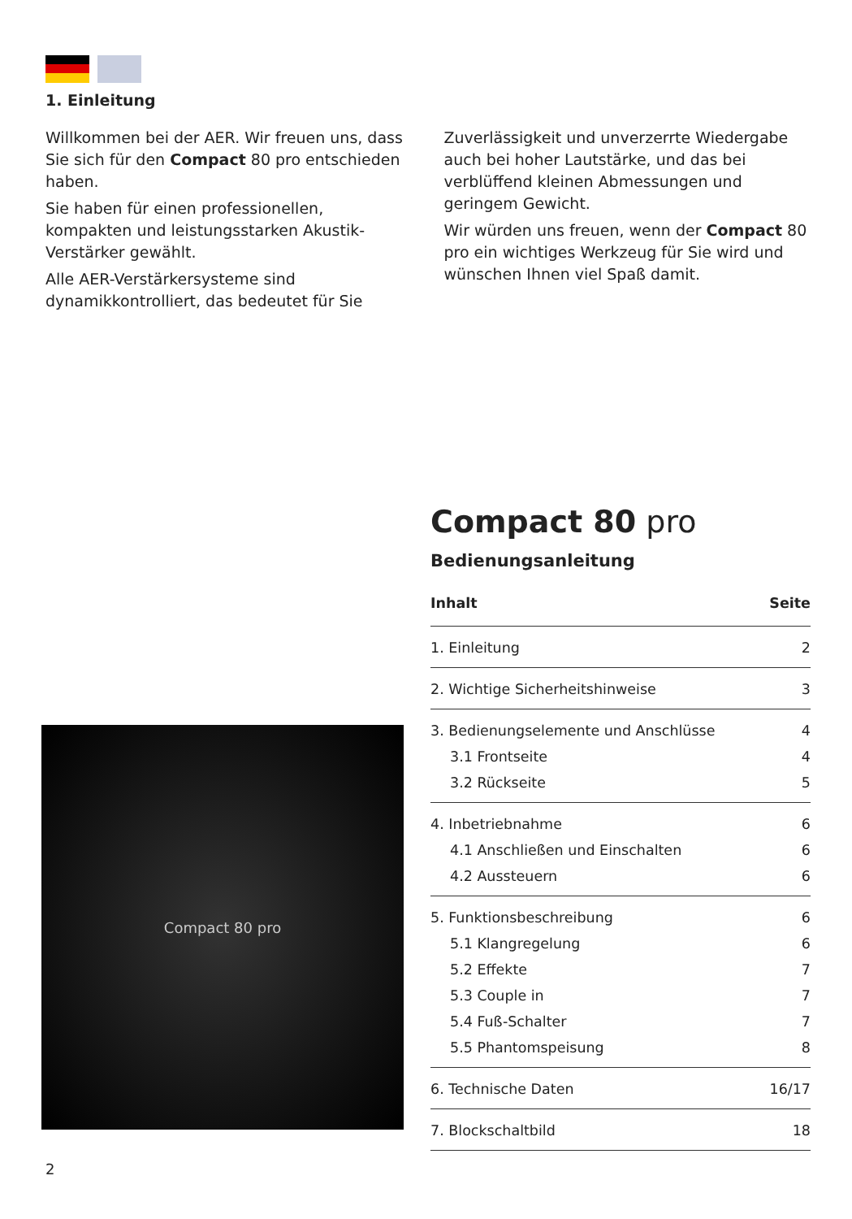1. Einleitung
Willkommen bei der AER. Wir freuen uns, dass Sie sich für den Compact 80 pro entschieden haben.
Sie haben für einen professionellen, kompakten und leistungsstarken Akustik-Verstärker gewählt.
Alle AER-Verstärkersysteme sind dynamikkontrol­liert, das bedeutet für Sie Zuverlässigkeit und un­verzerrte Wiedergabe auch bei hoher Lautstärke, und das bei verblüffend kleinen Abmessungen und geringem Gewicht.
Wir würden uns freuen, wenn der Compact 80 pro ein wichtiges Werkzeug für Sie wird und wünschen Ihnen viel Spaß damit.
Compact 80 pro
Compact 80 pro
Bedienungsanleitung
| Inhalt | Seite |
| --- | --- |
| 1. Einleitung | 2 |
| 2. Wichtige Sicherheitshinweise | 3 |
| 3. Bedienungselemente und Anschlüsse | 4 |
| 3.1 Frontseite | 4 |
| 3.2 Rückseite | 5 |
| 4. Inbetriebnahme | 6 |
| 4.1 Anschließen und Einschalten | 6 |
| 4.2 Aussteuern | 6 |
| 5. Funktionsbeschreibung | 6 |
| 5.1 Klangregelung | 6 |
| 5.2 Effekte | 7 |
| 5.3 Couple in | 7 |
| 5.4 Fuß-Schalter | 7 |
| 5.5 Phantomspeisung | 8 |
| 6. Technische Daten | 16/17 |
| 7. Blockschaltbild | 18 |
2